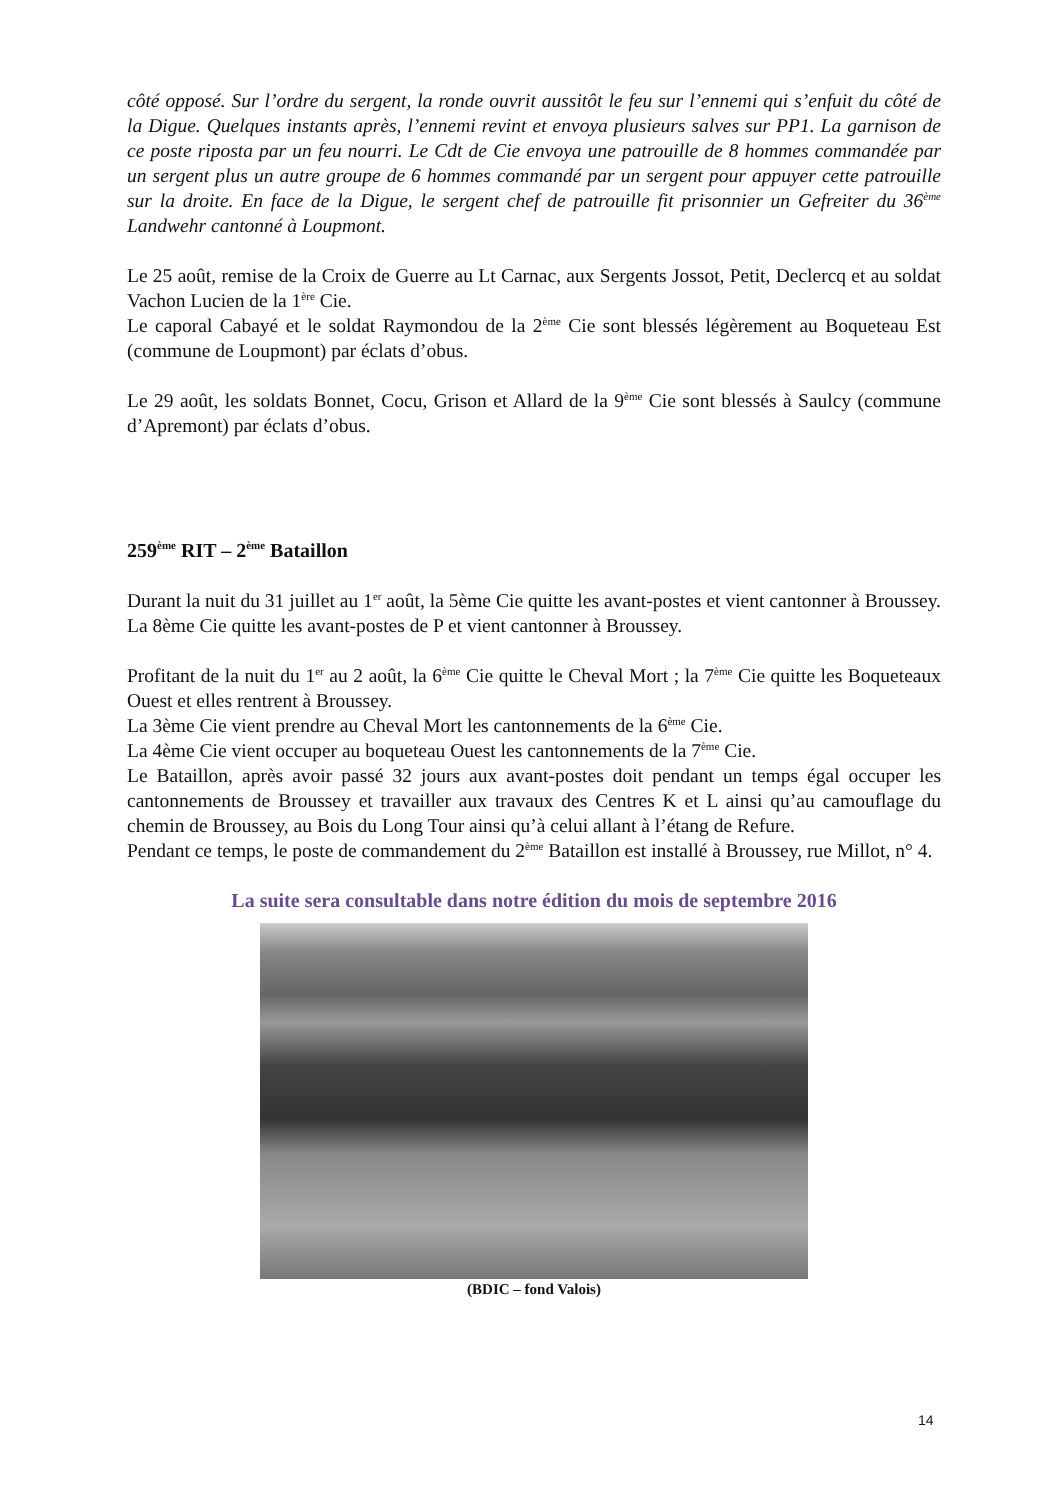côté opposé. Sur l’ordre du sergent, la ronde ouvrit aussitôt le feu sur l’ennemi qui s’enfuit du côté de la Digue. Quelques instants après, l’ennemi revint et envoya plusieurs salves sur PP1. La garnison de ce poste riposta par un feu nourri. Le Cdt de Cie envoya une patrouille de 8 hommes commandée par un sergent plus un autre groupe de 6 hommes commandé par un sergent pour appuyer cette patrouille sur la droite. En face de la Digue, le sergent chef de patrouille fit prisonnier un Gefreiter du 36<sup>ème</sup> Landwehr cantonné à Loupmont.
Le 25 août, remise de la Croix de Guerre au Lt Carnac, aux Sergents Jossot, Petit, Declercq et au soldat Vachon Lucien de la 1<sup>ère</sup> Cie.
Le caporal Cabayé et le soldat Raymondou de la 2<sup>ème</sup> Cie sont blessés légèrement au Boqueteau Est (commune de Loupmont) par éclats d’obus.
Le 29 août, les soldats Bonnet, Cocu, Grison et Allard de la 9<sup>ème</sup> Cie sont blessés à Saulcy (commune d’Apremont) par éclats d’obus.
259<sup>ème</sup> RIT – 2<sup>ème</sup> Bataillon
Durant la nuit du 31 juillet au 1<sup>er</sup> août, la 5ème Cie quitte les avant-postes et vient cantonner à Broussey. La 8ème Cie quitte les avant-postes de P et vient cantonner à Broussey.
Profitant de la nuit du 1<sup>er</sup> au 2 août, la 6<sup>ème</sup> Cie quitte le Cheval Mort ; la 7<sup>ème</sup> Cie quitte les Boqueteaux Ouest et elles rentrent à Broussey.
La 3ème Cie vient prendre au Cheval Mort les cantonnements de la 6<sup>ème</sup> Cie.
La 4ème Cie vient occuper au boqueteau Ouest les cantonnements de la 7<sup>ème</sup> Cie.
Le Bataillon, après avoir passé 32 jours aux avant-postes doit pendant un temps égal occuper les cantonnements de Broussey et travailler aux travaux des Centres K et L ainsi qu’au camouflage du chemin de Broussey, au Bois du Long Tour ainsi qu’à celui allant à l’étang de Refure.
Pendant ce temps, le poste de commandement du 2<sup>ème</sup> Bataillon est installé à Broussey, rue Millot, n° 4.
La suite sera consultable dans notre édition du mois de septembre 2016
(BDIC – fond Valois)
14